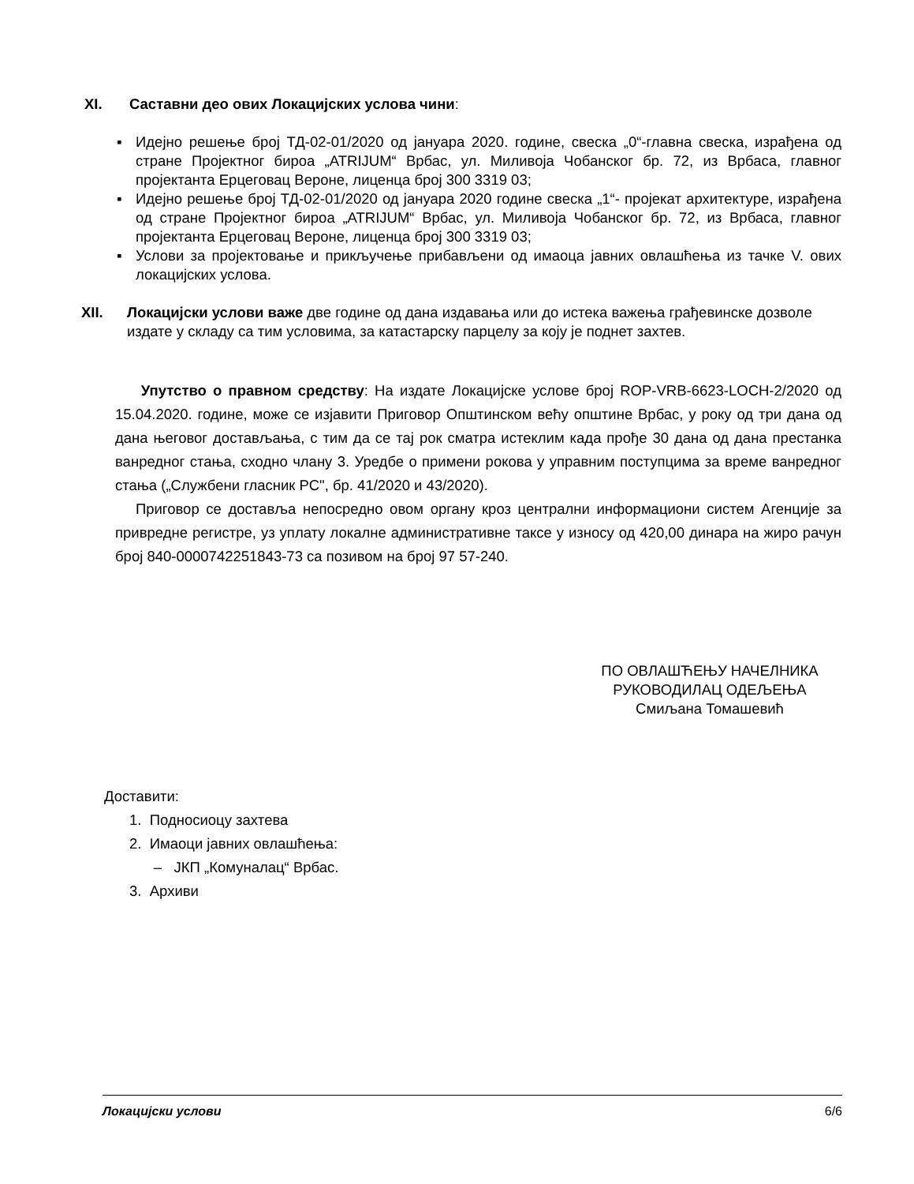XI. Саставни део ових Локацијских услова чини:
▪ Идејно решење број ТД-02-01/2020 од јануара 2020. године, свеска „0“-главна свеска, израђена од стране Пројектног бироа „ATRIJUM“ Врбас, ул. Миливоја Чобанског бр. 72, из Врбаса, главног пројектанта Ерцеговац Вероне, лиценца број 300 3319 03;
▪ Идејно решење број ТД-02-01/2020 од јануара 2020 године свеска „1“- пројекат архитектуре, израђена од стране Пројектног бироа „ATRIJUM“ Врбас, ул. Миливоја Чобанског бр. 72, из Врбаса, главног пројектанта Ерцеговац Вероне, лиценца број 300 3319 03;
▪ Услови за пројектовање и прикључење прибављени од имаоца јавних овлашћења из тачке V. ових локацијских услова.
XII. Локацијски услови важе две године од дана издавања или до истека важења грађевинске дозволе издате у складу са тим условима, за катастарску парцелу за коју је поднет захтев.
Упутство о правном средству: На издате Локацијске услове број ROP-VRB-6623-LOCH-2/2020 од 15.04.2020. године, може се изјавити Приговор Општинском већу општине Врбас, у року од три дана од дана његовог достављања, с тим да се тај рок сматра истеклим када прође 30 дана од дана престанка ванредног стања, сходно члану 3. Уредбе о примени рокова у управним поступцима за време ванредног стања („Службени гласник РС", бр. 41/2020 и 43/2020).
Приговор се доставља непосредно овом органу кроз централни информациони систем Агенције за привредне регистре, уз уплату локалне административне таксе у износу од 420,00 динара на жиро рачун број 840-0000742251843-73 са позивом на број 97 57-240.
ПО ОВЛАШЋЕЊУ НАЧЕЛНИКА
РУКОВОДИЛАЦ ОДЕЉЕЊА
Смиљана Томашевић
Доставити:
1. Подносиоцу захтева
2. Имаоци јавних овлашћења:
– ЈКП „Комуналац“ Врбас.
3. Архиви
Локацијски услови 6/6